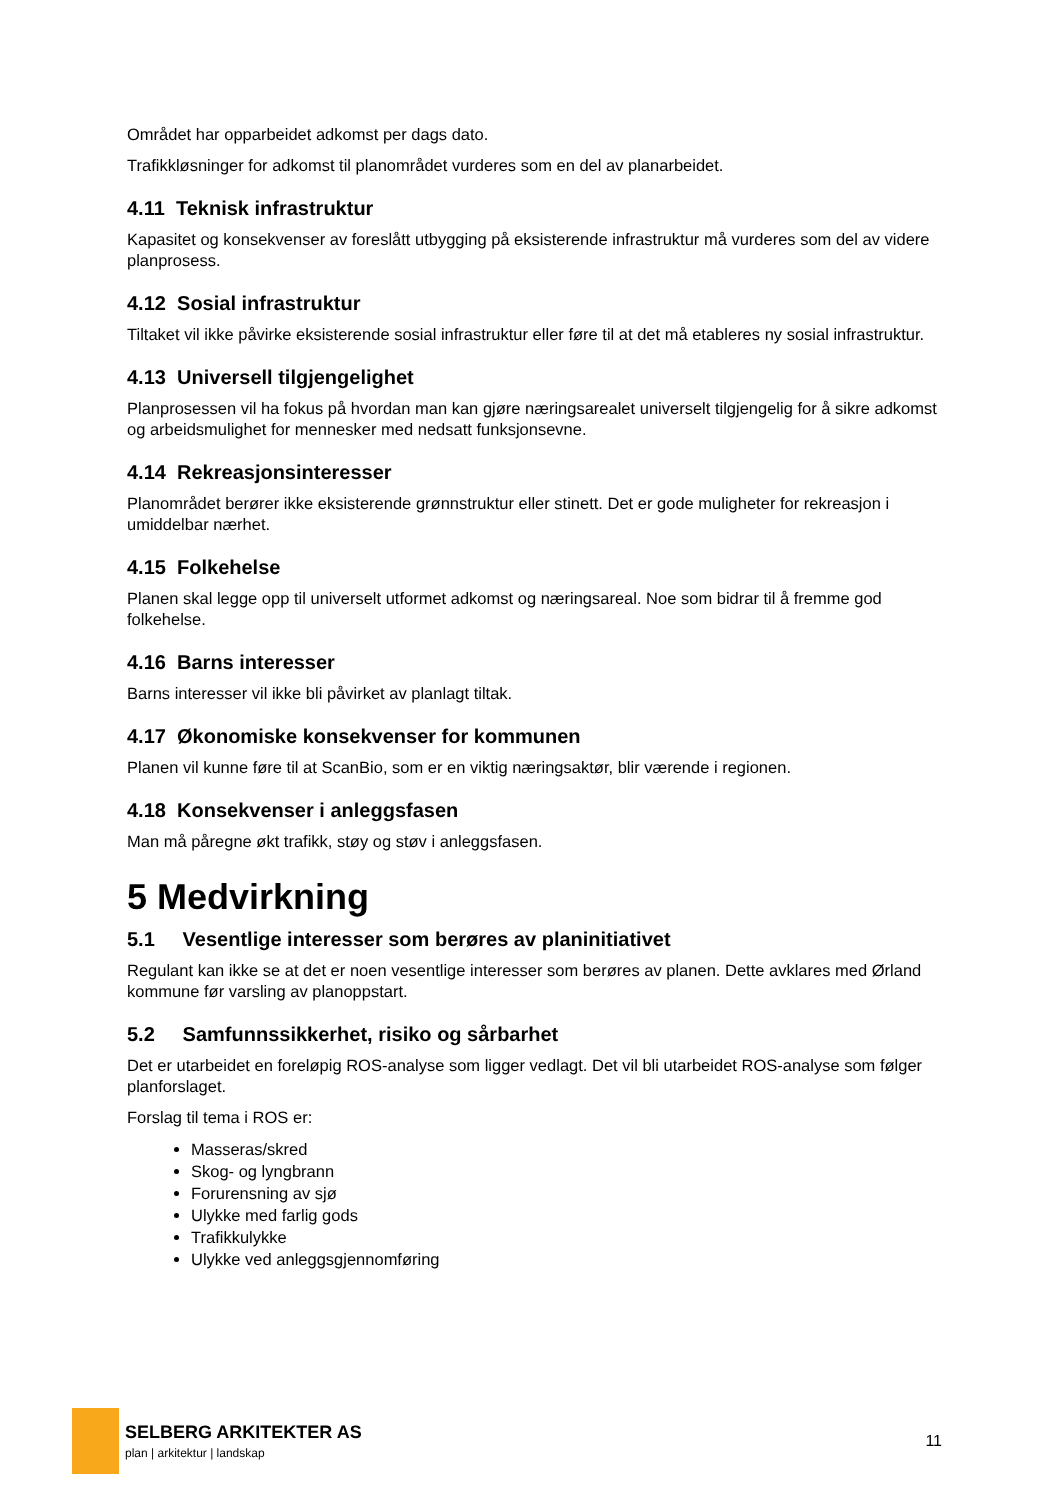Området har opparbeidet adkomst per dags dato.
Trafikkløsninger for adkomst til planområdet vurderes som en del av planarbeidet.
4.11 Teknisk infrastruktur
Kapasitet og konsekvenser av foreslått utbygging på eksisterende infrastruktur må vurderes som del av videre planprosess.
4.12 Sosial infrastruktur
Tiltaket vil ikke påvirke eksisterende sosial infrastruktur eller føre til at det må etableres ny sosial infrastruktur.
4.13 Universell tilgjengelighet
Planprosessen vil ha fokus på hvordan man kan gjøre næringsarealet universelt tilgjengelig for å sikre adkomst og arbeidsmulighet for mennesker med nedsatt funksjonsevne.
4.14 Rekreasjonsinteresser
Planområdet berører ikke eksisterende grønnstruktur eller stinett. Det er gode muligheter for rekreasjon i umiddelbar nærhet.
4.15 Folkehelse
Planen skal legge opp til universelt utformet adkomst og næringsareal. Noe som bidrar til å fremme god folkehelse.
4.16 Barns interesser
Barns interesser vil ikke bli påvirket av planlagt tiltak.
4.17 Økonomiske konsekvenser for kommunen
Planen vil kunne føre til at ScanBio, som er en viktig næringsaktør, blir værende i regionen.
4.18 Konsekvenser i anleggsfasen
Man må påregne økt trafikk, støy og støv i anleggsfasen.
5 Medvirkning
5.1 Vesentlige interesser som berøres av planinitiativet
Regulant kan ikke se at det er noen vesentlige interesser som berøres av planen. Dette avklares med Ørland kommune før varsling av planoppstart.
5.2 Samfunnssikkerhet, risiko og sårbarhet
Det er utarbeidet en foreløpig ROS-analyse som ligger vedlagt. Det vil bli utarbeidet ROS-analyse som følger planforslaget.
Forslag til tema i ROS er:
Masseras/skred
Skog- og lyngbrann
Forurensning av sjø
Ulykke med farlig gods
Trafikkulykke
Ulykke ved anleggsgjennomføring
SELBERG ARKITEKTER AS
plan | arkitektur | landskap
11